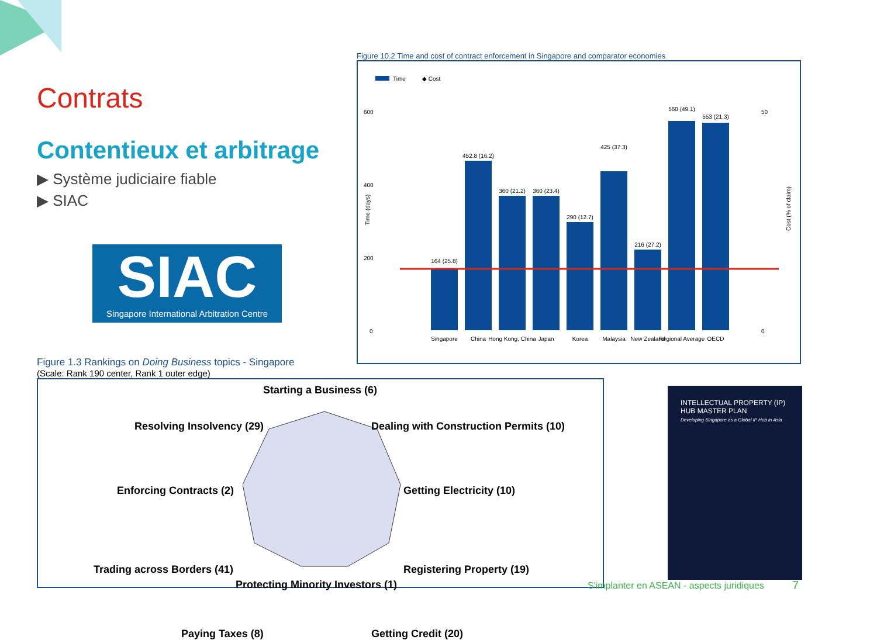Contrats
Contentieux et arbitrage
▶ Système judiciaire fiable
▶ SIAC
SIAC
Singapore International Arbitration Centre
Figure 10.2 Time and cost of contract enforcement in Singapore and comparator economies
Time
◆ Cost
600
400
200
0
164 (25.8)
452.8 (16.2)
360 (21.2)
360 (23.4)
290 (12.7)
425 (37.3)
216 (27.2)
560 (49.1)
553 (21.3)
Singapore
China
Hong Kong, China
Japan
Korea
Malaysia
New Zealand
Regional Average
OECD
Time (days)
50
0
Cost (% of claim)
Figure 1.3 Rankings on Doing Business topics - Singapore
(Scale: Rank 190 center, Rank 1 outer edge)
Starting a Business (6)
Resolving Insolvency (29)
Dealing with Construction Permits (10)
Enforcing Contracts (2) Getting Electricity (10)
Trading across Borders (41) Registering Property (19)
Paying Taxes (8) Getting Credit (20)
Protecting Minority Investors (1)
INTELLECTUAL PROPERTY (IP) HUB MASTER PLAN
Developing Singapore as a Global IP Hub in Asia
S'implanter en ASEAN - aspects juridiques
7